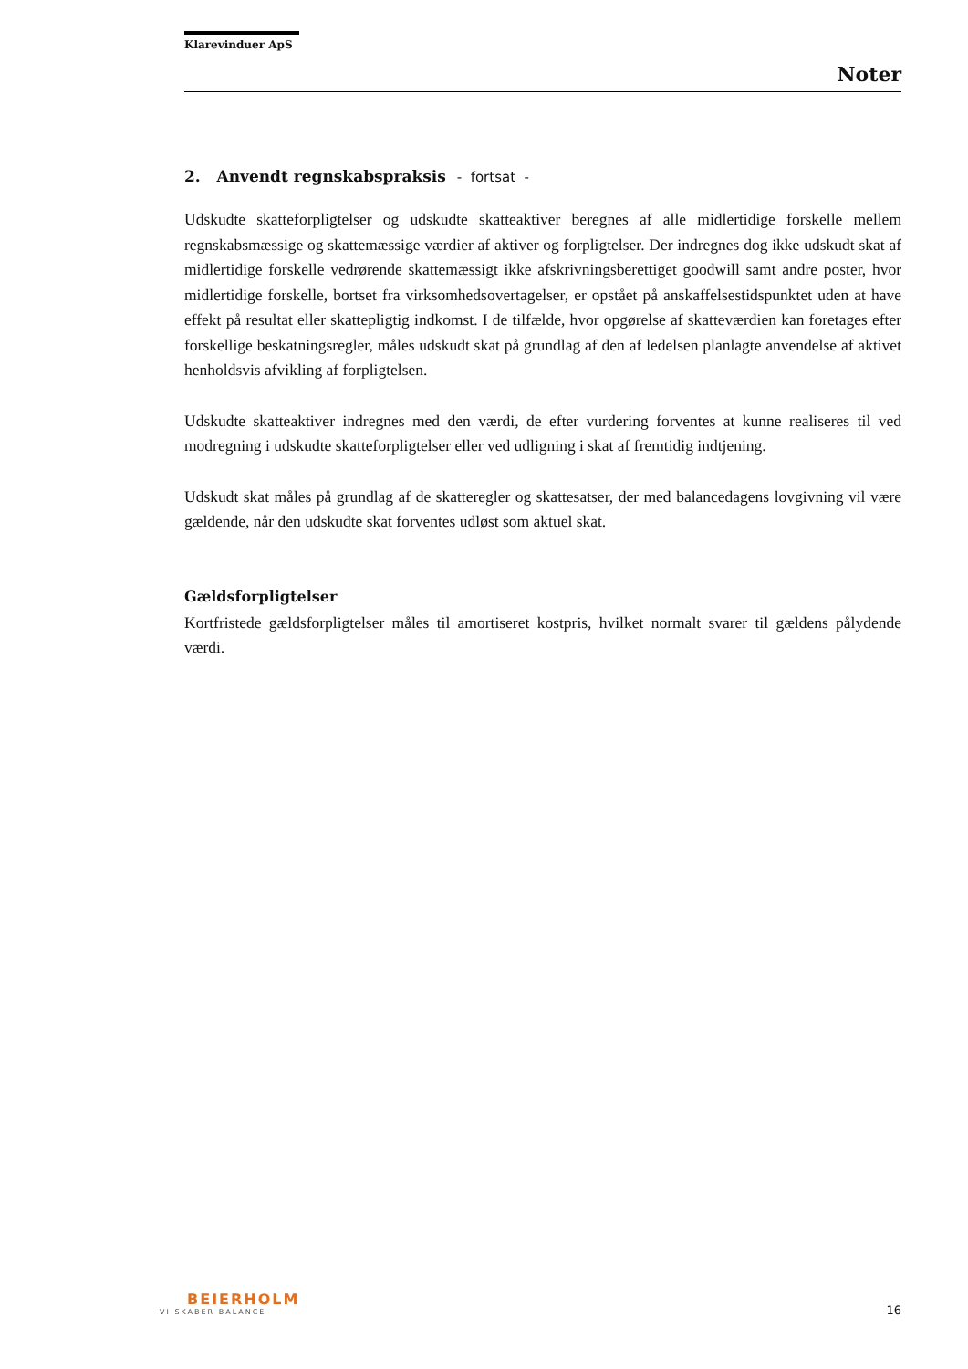Klarevinduer ApS
Noter
2. Anvendt regnskabspraksis - fortsat -
Udskudte skatteforpligtelser og udskudte skatteaktiver beregnes af alle midlertidige forskelle mellem regnskabsmæssige og skattemæssige værdier af aktiver og forpligtelser. Der indregnes dog ikke udskudt skat af midlertidige forskelle vedrørende skattemæssigt ikke afskrivningsberettiget goodwill samt andre poster, hvor midlertidige forskelle, bortset fra virksomhedsovertagelser, er opstået på anskaffelsestidspunktet uden at have effekt på resultat eller skattepligtig indkomst. I de tilfælde, hvor opgørelse af skatteværdien kan foretages efter forskellige beskatningsregler, måles udskudt skat på grundlag af den af ledelsen planlagte anvendelse af aktivet henholdsvis afvikling af forpligtelsen.
Udskudte skatteaktiver indregnes med den værdi, de efter vurdering forventes at kunne realiseres til ved modregning i udskudte skatteforpligtelser eller ved udligning i skat af fremtidig indtjening.
Udskudt skat måles på grundlag af de skatteregler og skattesatser, der med balancedagens lovgivning vil være gældende, når den udskudte skat forventes udløst som aktuel skat.
Gældsforpligtelser
Kortfristede gældsforpligtelser måles til amortiseret kostpris, hvilket normalt svarer til gældens pålydende værdi.
BEIERHOLM
VI SKABER BALANCE
16